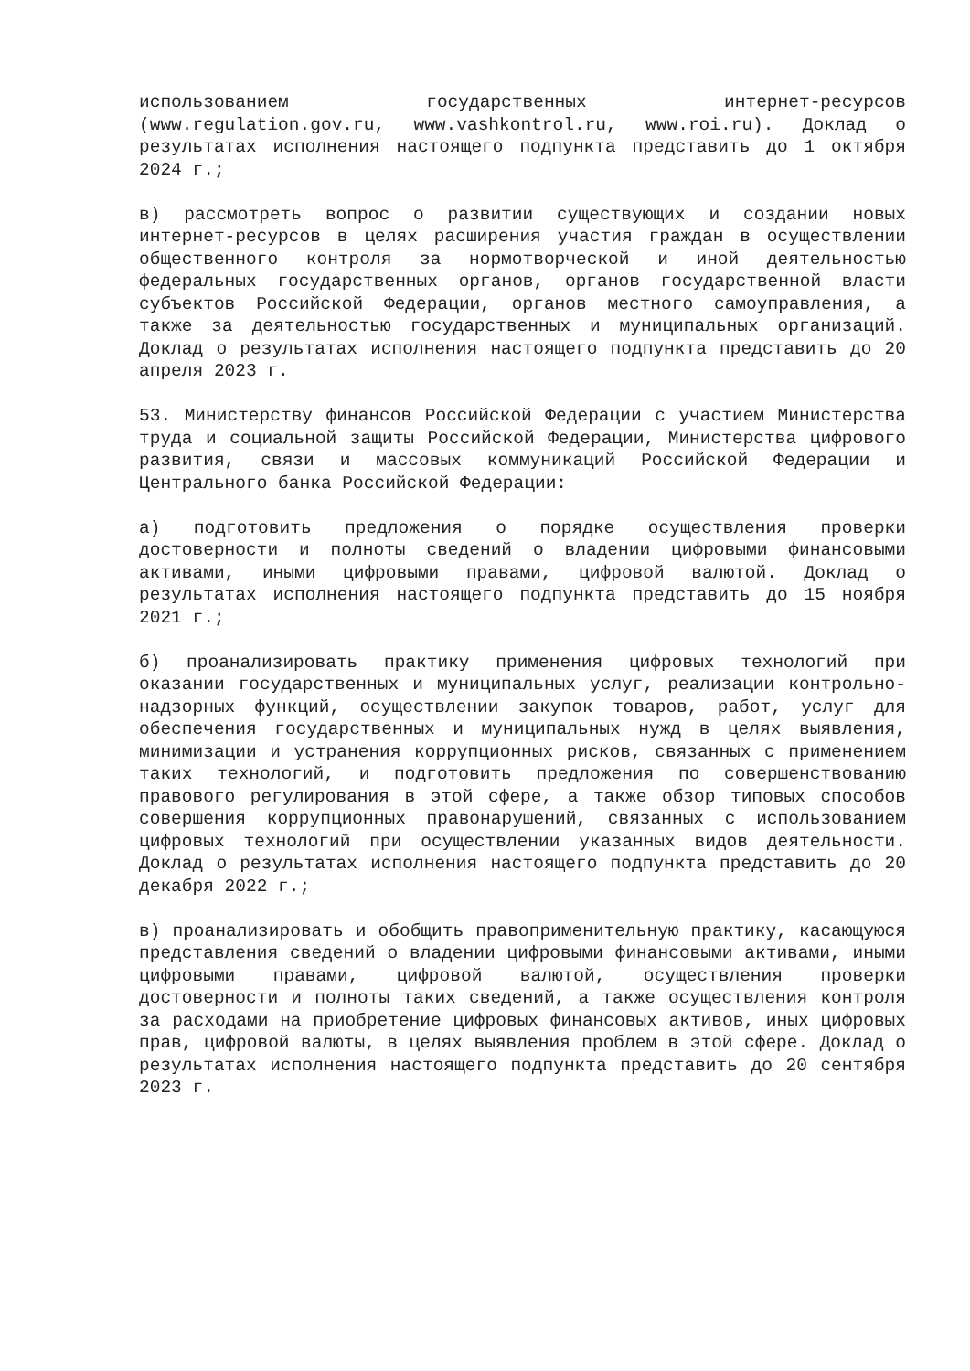использованием государственных интернет-ресурсов (www.regulation.gov.ru, www.vashkontrol.ru, www.roi.ru). Доклад о результатах исполнения настоящего подпункта представить до 1 октября 2024 г.;
в) рассмотреть вопрос о развитии существующих и создании новых интернет-ресурсов в целях расширения участия граждан в осуществлении общественного контроля за нормотворческой и иной деятельностью федеральных государственных органов, органов государственной власти субъектов Российской Федерации, органов местного самоуправления, а также за деятельностью государственных и муниципальных организаций. Доклад о результатах исполнения настоящего подпункта представить до 20 апреля 2023 г.
53. Министерству финансов Российской Федерации с участием Министерства труда и социальной защиты Российской Федерации, Министерства цифрового развития, связи и массовых коммуникаций Российской Федерации и Центрального банка Российской Федерации:
а) подготовить предложения о порядке осуществления проверки достоверности и полноты сведений о владении цифровыми финансовыми активами, иными цифровыми правами, цифровой валютой. Доклад о результатах исполнения настоящего подпункта представить до 15 ноября 2021 г.;
б) проанализировать практику применения цифровых технологий при оказании государственных и муниципальных услуг, реализации контрольно-надзорных функций, осуществлении закупок товаров, работ, услуг для обеспечения государственных и муниципальных нужд в целях выявления, минимизации и устранения коррупционных рисков, связанных с применением таких технологий, и подготовить предложения по совершенствованию правового регулирования в этой сфере, а также обзор типовых способов совершения коррупционных правонарушений, связанных с использованием цифровых технологий при осуществлении указанных видов деятельности. Доклад о результатах исполнения настоящего подпункта представить до 20 декабря 2022 г.;
в) проанализировать и обобщить правоприменительную практику, касающуюся представления сведений о владении цифровыми финансовыми активами, иными цифровыми правами, цифровой валютой, осуществления проверки достоверности и полноты таких сведений, а также осуществления контроля за расходами на приобретение цифровых финансовых активов, иных цифровых прав, цифровой валюты, в целях выявления проблем в этой сфере. Доклад о результатах исполнения настоящего подпункта представить до 20 сентября 2023 г.